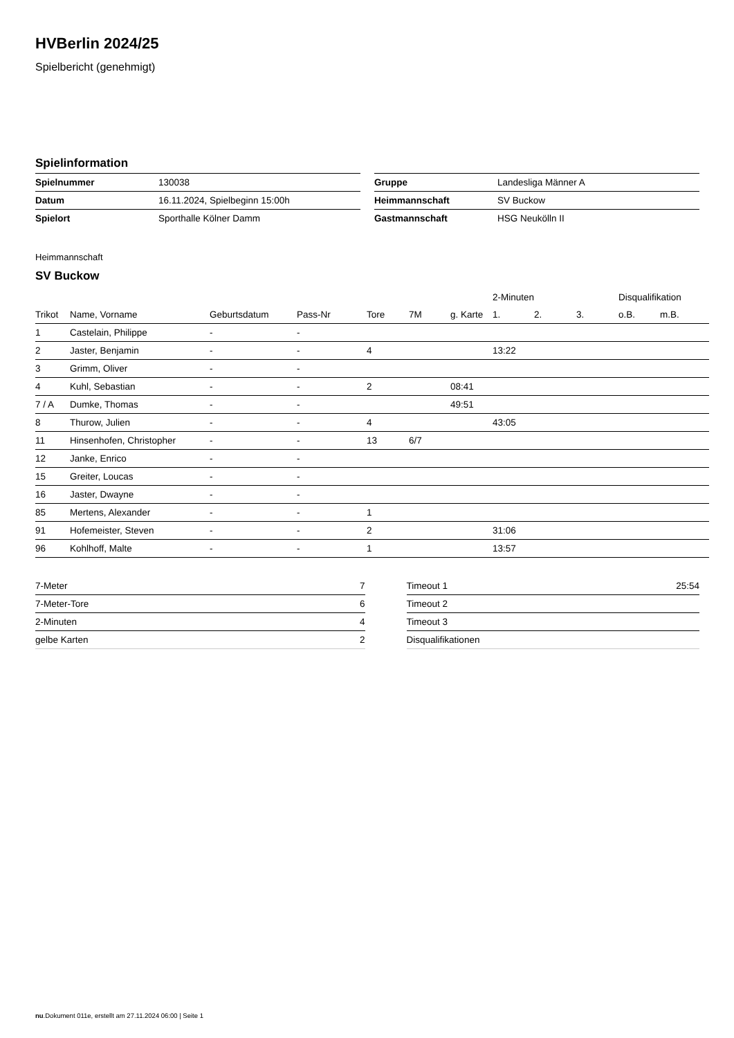HVBerlin 2024/25
Spielbericht (genehmigt)
Spielinformation
| Spielnummer | 130038 |
| Datum | 16.11.2024, Spielbeginn 15:00h |
| Spielort | Sporthalle Kölner Damm |
| Gruppe | Landesliga Männer A |
| Heimmannschaft | SV Buckow |
| Gastmannschaft | HSG Neukölln II |
Heimmannschaft
SV Buckow
| | | | | | | | 2-Minuten | | | Disqualifikation | |
| --- | --- | --- | --- | --- | --- | --- | --- | --- | --- | --- | --- |
| Trikot | Name, Vorname | Geburtsdatum | Pass-Nr | Tore | 7M | g. Karte | 1. | 2. | 3. | o.B. | m.B. |
| 1 | Castelain, Philippe | - | - | | | | | | | | |
| 2 | Jaster, Benjamin | - | - | 4 | | | 13:22 | | | | |
| 3 | Grimm, Oliver | - | - | | | | | | | | |
| 4 | Kuhl, Sebastian | - | - | 2 | | 08:41 | | | | | |
| 7 / A | Dumke, Thomas | - | - | | | 49:51 | | | | | |
| 8 | Thurow, Julien | - | - | 4 | | | 43:05 | | | | |
| 11 | Hinsenhofen, Christopher | - | - | 13 | 6/7 | | | | | | |
| 12 | Janke, Enrico | - | - | | | | | | | | |
| 15 | Greiter, Loucas | - | - | | | | | | | | |
| 16 | Jaster, Dwayne | - | - | | | | | | | | |
| 85 | Mertens, Alexander | - | - | 1 | | | | | | | |
| 91 | Hofemeister, Steven | - | - | 2 | | | 31:06 | | | | |
| 96 | Kohlhoff, Malte | - | - | 1 | | | 13:57 | | | | |
| 7-Meter | 7 |
| 7-Meter-Tore | 6 |
| 2-Minuten | 4 |
| gelbe Karten | 2 |
| Timeout 1 | 25:54 |
| Timeout 2 | |
| Timeout 3 | |
| Disqualifikationen | |
nu.Dokument 011e, erstellt am 27.11.2024 06:00 | Seite 1